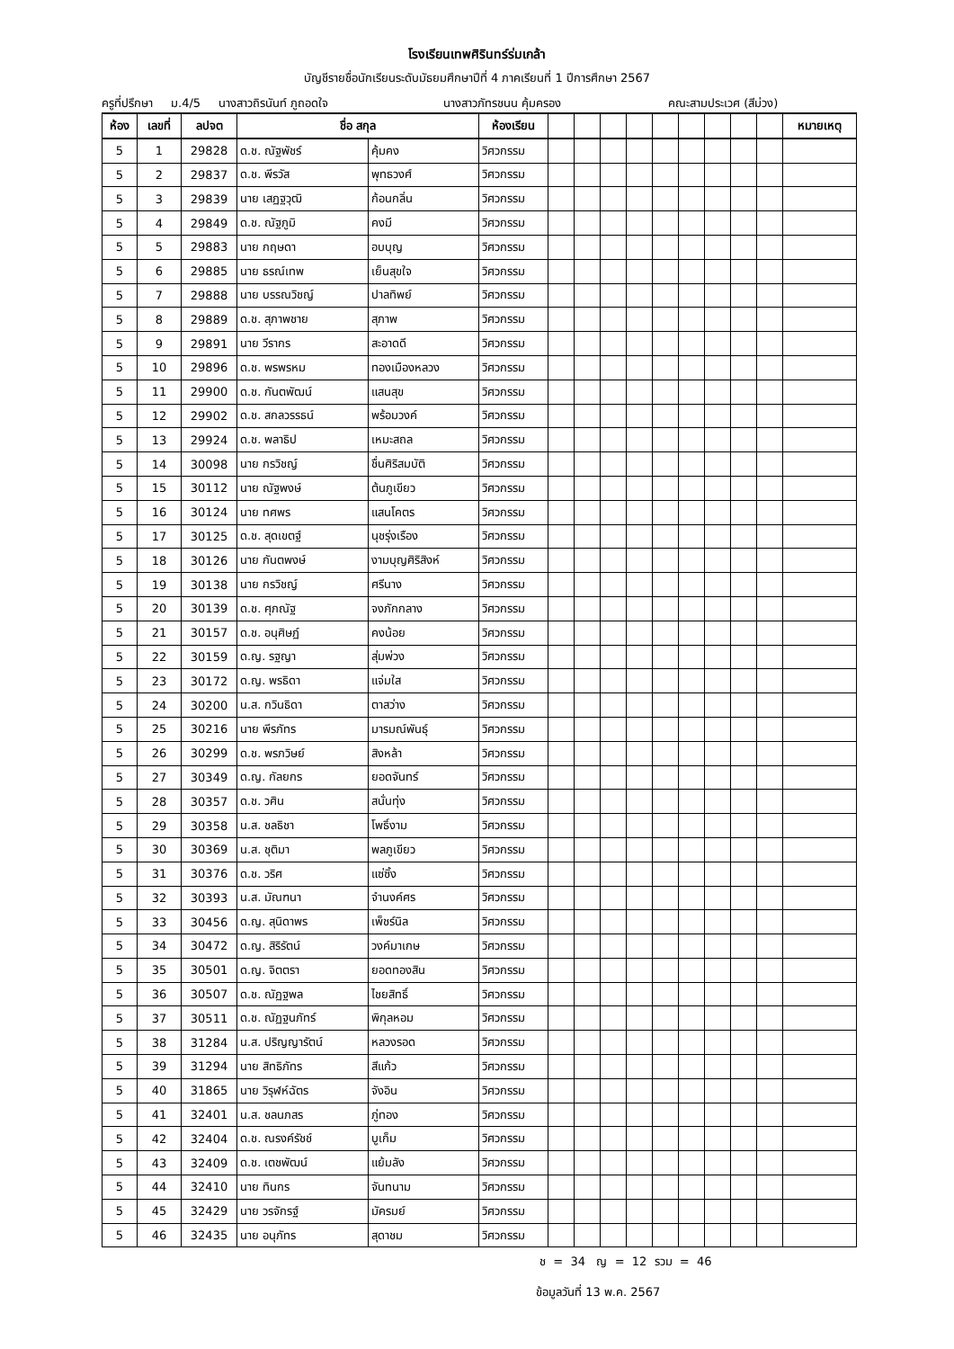โรงเรียนเทพศิรินทร์ร่มเกล้า
บัญชีรายชื่อนักเรียนระดับมัธยมศึกษาปีที่ 4 ภาคเรียนที่ 1 ปีการศึกษา 2567
ครูที่ปรึกษา ม.4/5 นางสาวถิรนันท์ ภูถอดใจ นางสาวภัทรชนน คุ้มครอง คณะสามประเวศ (สีม่วง)
| ห้อง | เลขที่ | ลปจต | ชื่อ สกุล | | ห้องเรียน | | | | | | | | | | หมายเหตุ |
| --- | --- | --- | --- | --- | --- | --- | --- | --- | --- | --- | --- | --- | --- | --- | --- |
| 5 | 1 | 29828 | ด.ช. ณัฐพัชร์ | คุ้มคง | วิศวกรรม | | | | | | | | | | |
| 5 | 2 | 29837 | ด.ช. พีรวัส | พุทธวงศ์ | วิศวกรรม | | | | | | | | | | |
| 5 | 3 | 29839 | นาย เสฏฐวุฒิ | ก้อนกลิ่น | วิศวกรรม | | | | | | | | | | |
| 5 | 4 | 29849 | ด.ช. ณัฐภูมิ | คงมี | วิศวกรรม | | | | | | | | | | |
| 5 | 5 | 29883 | นาย กฤษดา | อบบุญ | วิศวกรรม | | | | | | | | | | |
| 5 | 6 | 29885 | นาย ธรณ์เทพ | เย็นสุขใจ | วิศวกรรม | | | | | | | | | | |
| 5 | 7 | 29888 | นาย บรรณวิชญ์ | ปาลทิพย์ | วิศวกรรม | | | | | | | | | | |
| 5 | 8 | 29889 | ด.ช. สุภาพชาย | สุภาพ | วิศวกรรม | | | | | | | | | | |
| 5 | 9 | 29891 | นาย วีรากร | สะอาดดี | วิศวกรรม | | | | | | | | | | |
| 5 | 10 | 29896 | ด.ช. พรพรหม | ทองเมืองหลวง | วิศวกรรม | | | | | | | | | | |
| 5 | 11 | 29900 | ด.ช. กันตพัฒน์ | แสนสุข | วิศวกรรม | | | | | | | | | | |
| 5 | 12 | 29902 | ด.ช. สกลวรรธน์ | พร้อมวงค์ | วิศวกรรม | | | | | | | | | | |
| 5 | 13 | 29924 | ด.ช. พลาธิป | เหมะสถล | วิศวกรรม | | | | | | | | | | |
| 5 | 14 | 30098 | นาย กรวิชญ์ | ชื่นศิริสมบัติ | วิศวกรรม | | | | | | | | | | |
| 5 | 15 | 30112 | นาย ณัฐพงษ์ | ต้นภูเขียว | วิศวกรรม | | | | | | | | | | |
| 5 | 16 | 30124 | นาย ทศพร | แสนโคตร | วิศวกรรม | | | | | | | | | | |
| 5 | 17 | 30125 | ด.ช. สุดเขตฐ์ | นุชรุ่งเรือง | วิศวกรรม | | | | | | | | | | |
| 5 | 18 | 30126 | นาย กันตพงษ์ | งามบุญศิริสิงห์ | วิศวกรรม | | | | | | | | | | |
| 5 | 19 | 30138 | นาย กรวิชญ์ | ศรีนาง | วิศวกรรม | | | | | | | | | | |
| 5 | 20 | 30139 | ด.ช. ศุภณัฐ | จงภักกลาง | วิศวกรรม | | | | | | | | | | |
| 5 | 21 | 30157 | ด.ช. อนุศิษฏ์ | คงน้อย | วิศวกรรม | | | | | | | | | | |
| 5 | 22 | 30159 | ด.ญ. รฐญา | สุ่มพ่วง | วิศวกรรม | | | | | | | | | | |
| 5 | 23 | 30172 | ด.ญ. พรธิดา | แจ่มใส | วิศวกรรม | | | | | | | | | | |
| 5 | 24 | 30200 | น.ส. กวินธิดา | ตาสว่าง | วิศวกรรม | | | | | | | | | | |
| 5 | 25 | 30216 | นาย พีรภัทร | มารมณ์พันธุ์ | วิศวกรรม | | | | | | | | | | |
| 5 | 26 | 30299 | ด.ช. พรภวิษย์ | สิงหล้า | วิศวกรรม | | | | | | | | | | |
| 5 | 27 | 30349 | ด.ญ. กัลยกร | ยอดจันทร์ | วิศวกรรม | | | | | | | | | | |
| 5 | 28 | 30357 | ด.ช. วศิน | สนั่นทุ่ง | วิศวกรรม | | | | | | | | | | |
| 5 | 29 | 30358 | น.ส. ชลธิชา | โพธิ์งาม | วิศวกรรม | | | | | | | | | | |
| 5 | 30 | 30369 | น.ส. ชุติมา | พลภูเขียว | วิศวกรรม | | | | | | | | | | |
| 5 | 31 | 30376 | ด.ช. วริศ | แซ่ซิ้ง | วิศวกรรม | | | | | | | | | | |
| 5 | 32 | 30393 | น.ส. มัณฑนา | จำนงค์ศร | วิศวกรรม | | | | | | | | | | |
| 5 | 33 | 30456 | ด.ญ. สุนิดาพร | เพ็ชร์นิล | วิศวกรรม | | | | | | | | | | |
| 5 | 34 | 30472 | ด.ญ. สิริรัตน์ | วงค์มาเกษ | วิศวกรรม | | | | | | | | | | |
| 5 | 35 | 30501 | ด.ญ. จิตตรา | ยอดทองสิน | วิศวกรรม | | | | | | | | | | |
| 5 | 36 | 30507 | ด.ช. ณัฏฐพล | ไชยสิทธิ์ | วิศวกรรม | | | | | | | | | | |
| 5 | 37 | 30511 | ด.ช. ณัฏฐนภัทร์ | พิกุลหอม | วิศวกรรม | | | | | | | | | | |
| 5 | 38 | 31284 | น.ส. ปริญญารัตน์ | หลวงรอด | วิศวกรรม | | | | | | | | | | |
| 5 | 39 | 31294 | นาย สิทธิภัทร | สีแก้ว | วิศวกรรม | | | | | | | | | | |
| 5 | 40 | 31865 | นาย วิรุฬห์ฉัตร | จังอิน | วิศวกรรม | | | | | | | | | | |
| 5 | 41 | 32401 | น.ส. ชลนภสร | ภู่ทอง | วิศวกรรม | | | | | | | | | | |
| 5 | 42 | 32404 | ด.ช. ณรงค์รัชช์ | บูเก็ม | วิศวกรรม | | | | | | | | | | |
| 5 | 43 | 32409 | ด.ช. เตชพัฒน์ | แย้มลัง | วิศวกรรม | | | | | | | | | | |
| 5 | 44 | 32410 | นาย ทินกร | จันทนาม | วิศวกรรม | | | | | | | | | | |
| 5 | 45 | 32429 | นาย วรจักรฐ์ | มัครมย์ | วิศวกรรม | | | | | | | | | | |
| 5 | 46 | 32435 | นาย อนุภัทร | สุดาชม | วิศวกรรม | | | | | | | | | | |
ช = 34 ญ = 12 รวม = 46
ข้อมูลวันที่ 13 พ.ค. 2567